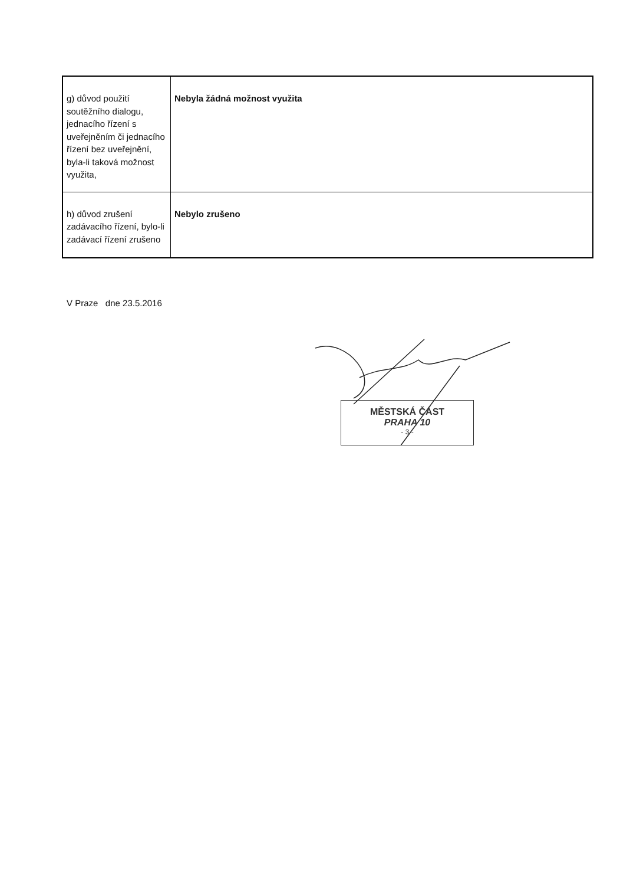| g) důvod použití soutěžního dialogu, jednacího řízení s uveřejněním či jednacího řízení bez uveřejnění, byla-li taková možnost využita, | Nebyla žádná možnost využita |
| h) důvod zrušení zadávacího řízení, bylo-li zadávací řízení zrušeno | Nebylo zrušeno |
V Praze dne 23.5.2016
MĚSTSKÁ ČÁST
PRAHA 10
- 3 -